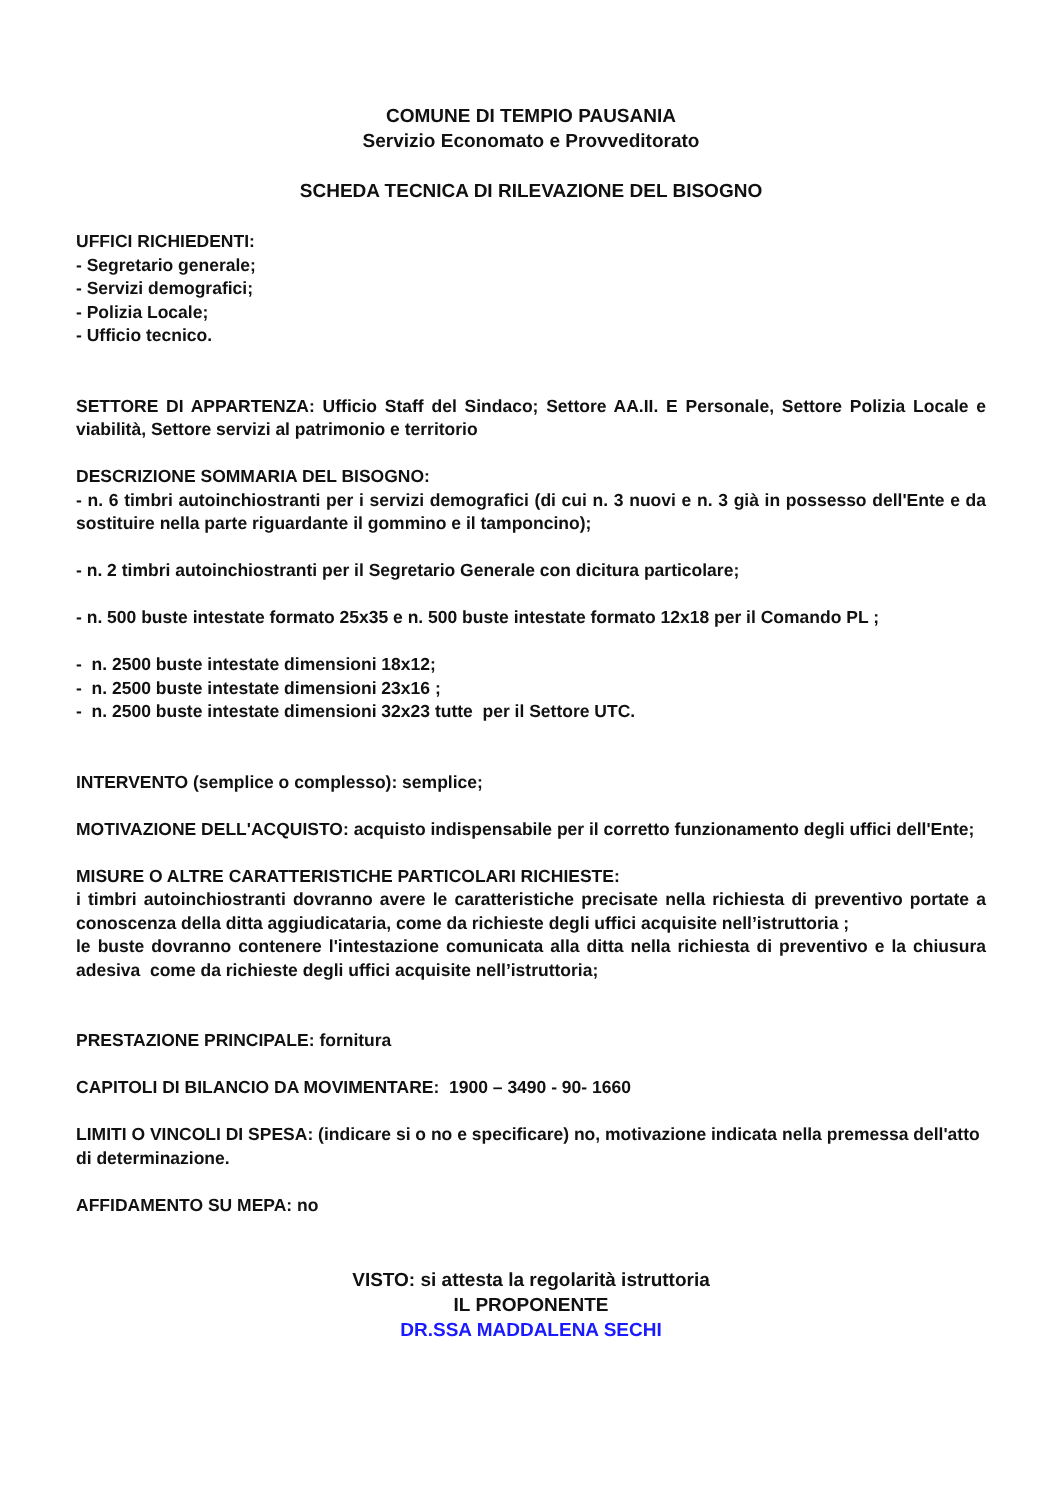COMUNE DI TEMPIO PAUSANIA
Servizio Economato e Provveditorato
SCHEDA TECNICA DI RILEVAZIONE DEL BISOGNO
UFFICI RICHIEDENTI:
- Segretario generale;
- Servizi demografici;
- Polizia Locale;
- Ufficio tecnico.
SETTORE DI APPARTENZA: Ufficio Staff del Sindaco; Settore AA.II. E Personale, Settore Polizia Locale e viabilità, Settore servizi al patrimonio e territorio
DESCRIZIONE SOMMARIA DEL BISOGNO:
- n. 6 timbri autoinchiostranti per i servizi demografici (di cui n. 3 nuovi e n. 3 già in possesso dell'Ente e da sostituire nella parte riguardante il gommino e il tamponcino);
- n. 2 timbri autoinchiostranti per il Segretario Generale con dicitura particolare;
- n. 500 buste intestate formato 25x35 e n. 500 buste intestate formato 12x18 per il Comando PL ;
- n. 2500 buste intestate dimensioni 18x12;
- n. 2500 buste intestate dimensioni 23x16 ;
- n. 2500 buste intestate dimensioni 32x23 tutte per il Settore UTC.
INTERVENTO (semplice o complesso): semplice;
MOTIVAZIONE DELL'ACQUISTO: acquisto indispensabile per il corretto funzionamento degli uffici dell'Ente;
MISURE O ALTRE CARATTERISTICHE PARTICOLARI RICHIESTE:
i timbri autoinchiostranti dovranno avere le caratteristiche precisate nella richiesta di preventivo portate a conoscenza della ditta aggiudicataria, come da richieste degli uffici acquisite nell’istruttoria ;
le buste dovranno contenere l'intestazione comunicata alla ditta nella richiesta di preventivo e la chiusura adesiva come da richieste degli uffici acquisite nell’istruttoria;
PRESTAZIONE PRINCIPALE: fornitura
CAPITOLI DI BILANCIO DA MOVIMENTARE: 1900 – 3490 - 90- 1660
LIMITI O VINCOLI DI SPESA: (indicare si o no e specificare) no, motivazione indicata nella premessa dell'atto di determinazione.
AFFIDAMENTO SU MEPA: no
VISTO: si attesta la regolarità istruttoria
IL PROPONENTE
DR.SSA MADDALENA SECHI